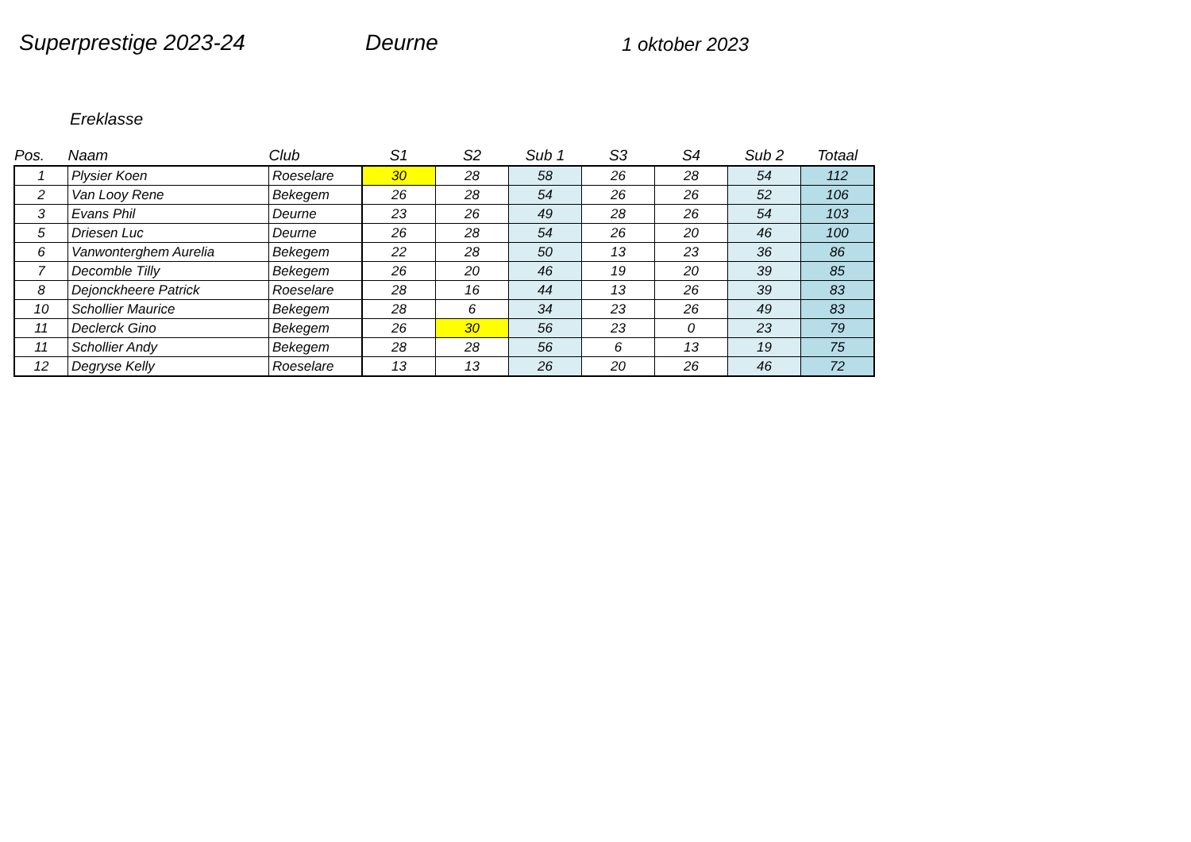Superprestige 2023-24 Deurne
1 oktober 2023
Ereklasse
| Pos. | Naam | Club | S1 | S2 | Sub 1 | S3 | S4 | Sub 2 | Totaal |
| --- | --- | --- | --- | --- | --- | --- | --- | --- | --- |
| 1 | Plysier Koen | Roeselare | 30 | 28 | 58 | 26 | 28 | 54 | 112 |
| 2 | Van Looy Rene | Bekegem | 26 | 28 | 54 | 26 | 26 | 52 | 106 |
| 3 | Evans Phil | Deurne | 23 | 26 | 49 | 28 | 26 | 54 | 103 |
| 5 | Driesen Luc | Deurne | 26 | 28 | 54 | 26 | 20 | 46 | 100 |
| 6 | Vanwonterghem Aurelia | Bekegem | 22 | 28 | 50 | 13 | 23 | 36 | 86 |
| 7 | Decomble Tilly | Bekegem | 26 | 20 | 46 | 19 | 20 | 39 | 85 |
| 8 | Dejonckheere Patrick | Roeselare | 28 | 16 | 44 | 13 | 26 | 39 | 83 |
| 10 | Schollier Maurice | Bekegem | 28 | 6 | 34 | 23 | 26 | 49 | 83 |
| 11 | Declerck Gino | Bekegem | 26 | 30 | 56 | 23 | 0 | 23 | 79 |
| 11 | Schollier Andy | Bekegem | 28 | 28 | 56 | 6 | 13 | 19 | 75 |
| 12 | Degryse Kelly | Roeselare | 13 | 13 | 26 | 20 | 26 | 46 | 72 |